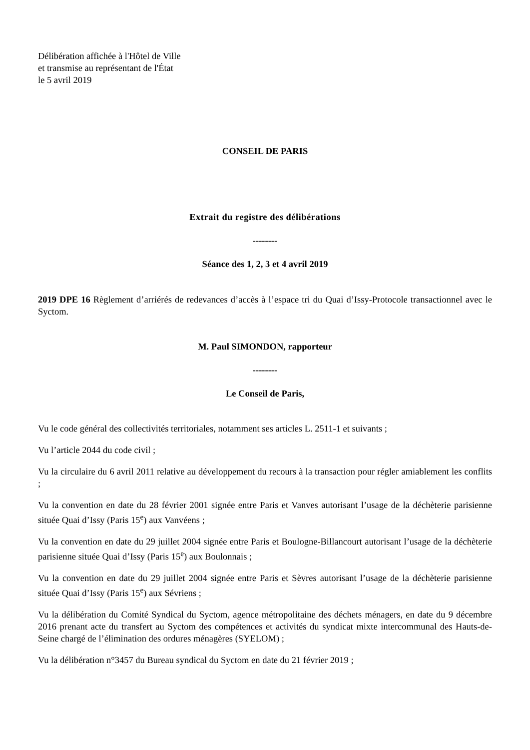Délibération affichée à l'Hôtel de Ville
et transmise au représentant de l'État
le 5 avril 2019
CONSEIL DE PARIS
Extrait du registre des délibérations
--------
Séance des 1, 2, 3 et 4 avril 2019
2019 DPE 16 Règlement d’arriérés de redevances d’accès à l’espace tri du Quai d’Issy-Protocole transactionnel avec le Syctom.
M. Paul SIMONDON, rapporteur
--------
Le Conseil de Paris,
Vu le code général des collectivités territoriales, notamment ses articles L. 2511-1 et suivants ;
Vu l’article 2044 du code civil ;
Vu la circulaire du 6 avril 2011 relative au développement du recours à la transaction pour régler amiablement les conflits ;
Vu la convention en date du 28 février 2001 signée entre Paris et Vanves autorisant l’usage de la déchèterie parisienne située Quai d’Issy (Paris 15<sup>e</sup>) aux Vanvéens ;
Vu la convention en date du 29 juillet 2004 signée entre Paris et Boulogne-Billancourt autorisant l’usage de la déchèterie parisienne située Quai d’Issy (Paris 15<sup>e</sup>) aux Boulonnais ;
Vu la convention en date du 29 juillet 2004 signée entre Paris et Sèvres autorisant l’usage de la déchèterie parisienne située Quai d’Issy (Paris 15<sup>e</sup>) aux Sévriens ;
Vu la délibération du Comité Syndical du Syctom, agence métropolitaine des déchets ménagers, en date du 9 décembre 2016 prenant acte du transfert au Syctom des compétences et activités du syndicat mixte intercommunal des Hauts-de-Seine chargé de l’élimination des ordures ménagères (SYELOM) ;
Vu la délibération n°3457 du Bureau syndical du Syctom en date du 21 février 2019 ;